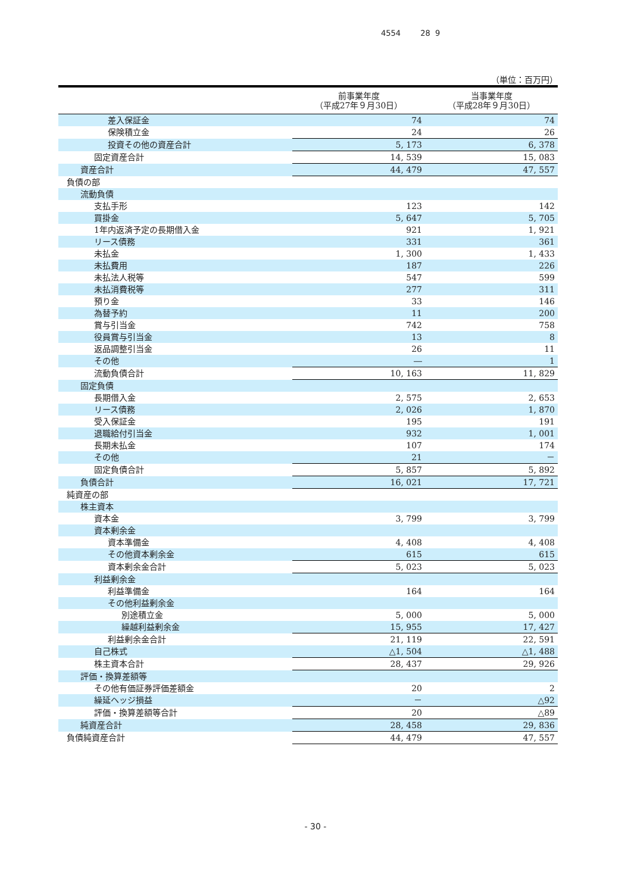4554 28 9
（単位：百万円）
| | 前事業年度 （平成27年９月30日） | 当事業年度 （平成28年９月30日） |
| --- | --- | --- |
| 差入保証金 | 74 | 74 |
| 保険積立金 | 24 | 26 |
| 投資その他の資産合計 | 5, 173 | 6, 378 |
| 固定資産合計 | 14, 539 | 15, 083 |
| 資産合計 | 44, 479 | 47, 557 |
| 負債の部 | | |
| 流動負債 | | |
| 支払手形 | 123 | 142 |
| 買掛金 | 5, 647 | 5, 705 |
| 1年内返済予定の長期借入金 | 921 | 1, 921 |
| リース債務 | 331 | 361 |
| 未払金 | 1, 300 | 1, 433 |
| 未払費用 | 187 | 226 |
| 未払法人税等 | 547 | 599 |
| 未払消費税等 | 277 | 311 |
| 預り金 | 33 | 146 |
| 為替予約 | 11 | 200 |
| 賞与引当金 | 742 | 758 |
| 役員賞与引当金 | 13 | 8 |
| 返品調整引当金 | 26 | 11 |
| その他 | ― | 1 |
| 流動負債合計 | 10, 163 | 11, 829 |
| 固定負債 | | |
| 長期借入金 | 2, 575 | 2, 653 |
| リース債務 | 2, 026 | 1, 870 |
| 受入保証金 | 195 | 191 |
| 退職給付引当金 | 932 | 1, 001 |
| 長期未払金 | 107 | 174 |
| その他 | 21 | － |
| 固定負債合計 | 5, 857 | 5, 892 |
| 負債合計 | 16, 021 | 17, 721 |
| 純資産の部 | | |
| 株主資本 | | |
| 資本金 | 3, 799 | 3, 799 |
| 資本剰余金 | | |
| 資本準備金 | 4, 408 | 4, 408 |
| その他資本剰余金 | 615 | 615 |
| 資本剰余金合計 | 5, 023 | 5, 023 |
| 利益剰余金 | | |
| 利益準備金 | 164 | 164 |
| その他利益剰余金 | | |
| 別途積立金 | 5, 000 | 5, 000 |
| 繰越利益剰余金 | 15, 955 | 17, 427 |
| 利益剰余金合計 | 21, 119 | 22, 591 |
| 自己株式 | △1, 504 | △1, 488 |
| 株主資本合計 | 28, 437 | 29, 926 |
| 評価・換算差額等 | | |
| その他有価証券評価差額金 | 20 | 2 |
| 繰延ヘッジ損益 | － | △92 |
| 評価・換算差額等合計 | 20 | △89 |
| 純資産合計 | 28, 458 | 29, 836 |
| 負債純資産合計 | 44, 479 | 47, 557 |
- 30 -